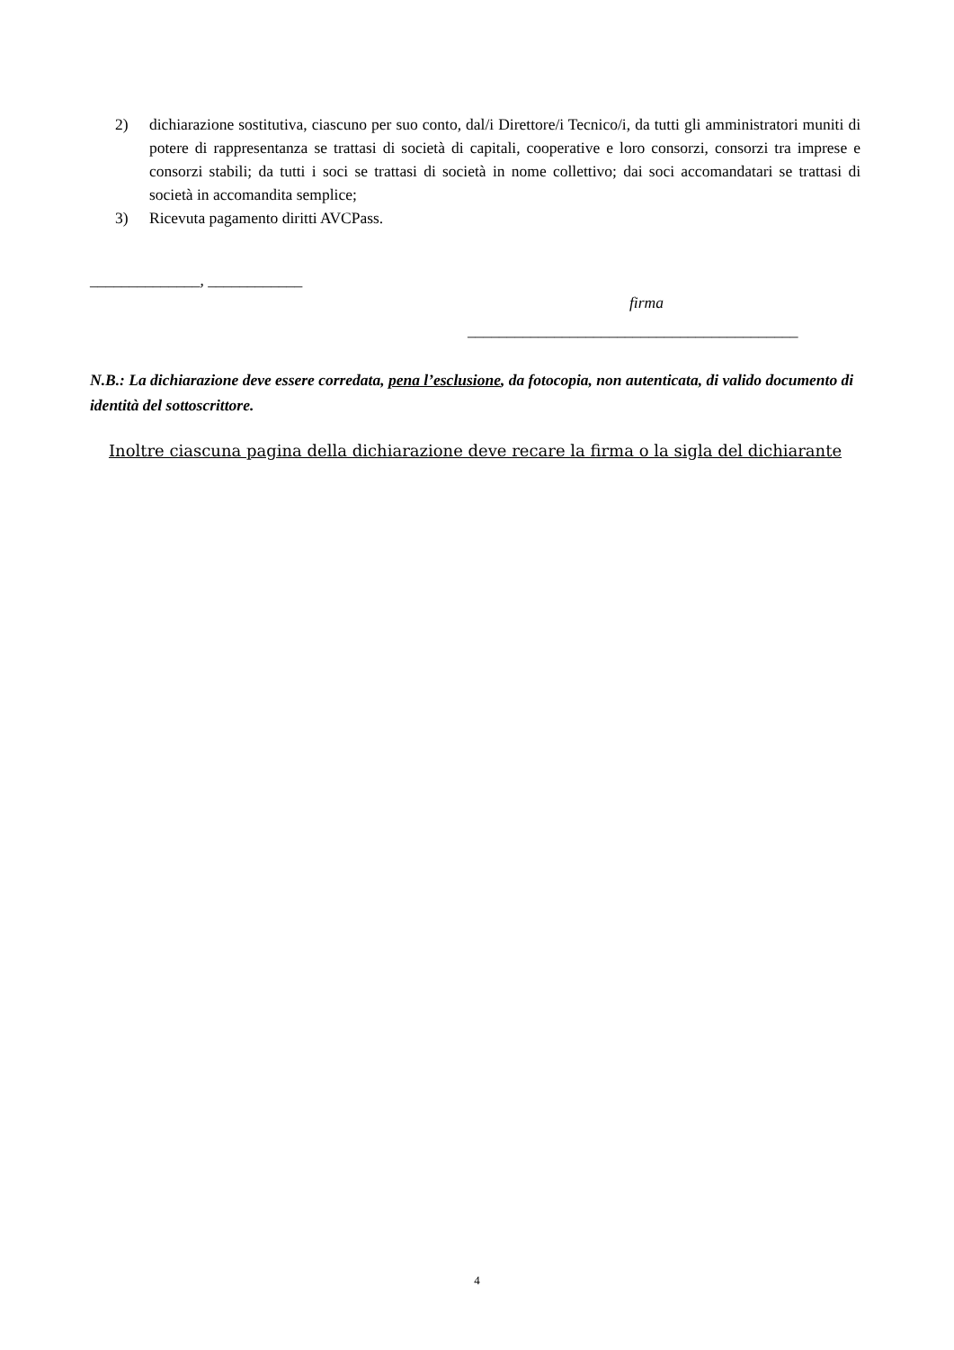2) dichiarazione sostitutiva, ciascuno per suo conto, dal/i Direttore/i Tecnico/i, da tutti gli amministratori muniti di potere di rappresentanza se trattasi di società di capitali, cooperative e loro consorzi, consorzi tra imprese e consorzi stabili; da tutti i soci se trattasi di società in nome collettivo; dai soci accomandatari se trattasi di società in accomandita semplice;
3) Ricevuta pagamento diritti AVCPass.
______________, ____________
firma
__________________________________________
N.B.: La dichiarazione deve essere corredata, pena l’esclusione, da fotocopia, non autenticata, di valido documento di identità del sottoscrittore.
Inoltre ciascuna pagina della dichiarazione deve recare la firma o la sigla del dichiarante
4